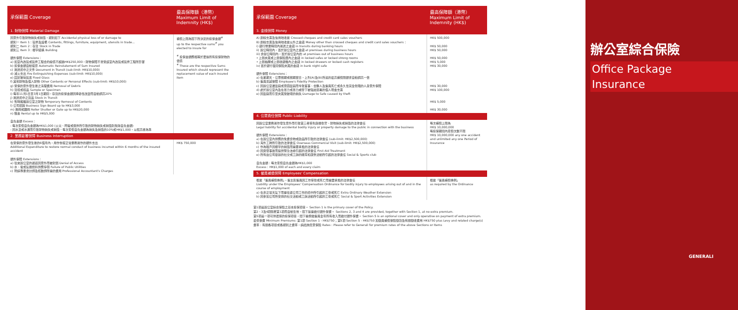| 承保範圍 Coverage | 最高保障額（港幣） Maximum Limit of Indemnity (HK$) |
| --- | --- |
| 1. 財物保障 Material Damage | |
| 因意外引致財物損失或損毀，類別如下 Accidental physical loss of or damage to 類別一 Item 1：裝修及設備 Contents, fittings, furniture, equipment, utensils in trade... 類別二 Item 2：存貨 Stock in Trade 類別三 Item 3：樓宇結構 Building 額外保障 Extensions： a) 如室內改裝或裝修工程合約總值不超過HK$250,000，財物保障不會受該室內改裝或裝修工程所影響 b) 投保金額自動復原 Automatic Reinstatement of Sum Insured c) 運送途中之文件 Document in Transit (sub-limit: HK$10,000) d) 滅火支出 Fire Extinguishing Expenses (sub-limit: HK$10,000) e) 固定玻璃裝置 Fixed Glass f) 其他財物及個人財物 Other Contents or Personal Effects (sub-limit: HK$10,000) g) 受保的意外發生後之清理費用 Removal of Debris h) 貨樣或樣品 Sample or Specimen i) 每年11月1日至3月1日期間，存貨的投保金額因季節性改變而自動調高20% j) 運送途中之貨品 Stock in Transit k) 暫時搬離辦公室之財物 Temporary Removal of Contents l) 公司招牌 Business Sign Board up to HK$3,000 m) 捲閘或鐵閘 Roller Shutter or Gate up to HK$20,000 n) 租金 Rental up to HK$5,000 自負金額 Excess： - 每次索償自負金額為HK$1,000 (火災、閃電或爆炸所引致的財物損失或損毀則免除自負金額) - 因水漬或水漏而引致財物損失或損毀，每次索償自負金額為損失及損毀的10%或HK$1,000，以較高者為準 | 補償上限為閣下所決定的投保金額<sup>#</sup> up to the respective sums<sup>#</sup> you elected to insure for <sup>#</sup> 投保金額應相等於更換所有投保財物的價值 <sup>#</sup> These are the respective Sums Insured which should represent the replacement value of each insured item |
| 2. 業務影響保障 Business Interruption | |
| 在受保的意外發生後的6個月內，用作恢復正常業務運作的額外支出 Additional Expenditure to restore normal conduct of business incurred within 6 months of the insured accident 額外保障 Extensions： a) 往來辦公室的通道因意外而被封鎖 Denial of Access b) 水、電或氣體燃料供應停頓 Failure of Public Utilities c) 聘請專業會計師及核數師所需的費用 Professional Accountant's Charges | HK$ 750,000 |
| 承保範圍 Coverage | 最高保障額（港幣） Maximum Limit of Indemnity (HK$) |
| --- | --- |
| 3. 金錢保障 Money | |
| A) 劃線支票及信用咭收據 Crossed cheques and credit card sales vouchers B) 劃線支票及信用咭收據以外之金錢 Money other than crossed cheques and credit card sales vouchers： i) 銀行營業時間內運送之金錢 in transits during banking hours ii) 辦公時間內，置於辦公室內之金錢 at premises during business hours iii) 非辦公時間內，置於辦公室內的 at premises out of business hours • 上鎖夾萬或上鎖保險庫內之金錢 in locked safes or locked strong rooms • 上鎖抽屜或上鎖收銀機內之金錢 in locked drawers or locked cash registers iv) 置於銀行夜間保險夾萬的金錢 in bank night safe 額外保障 Extensions： a) 在星期天、公眾假期或假期翌日，上列(A)及(B)所述的最高補償限額會自動調高一倍 b) 僱員忠誠保障 Employee's Fidelity Protection c) 因辦公室遭盜竊或意圖盜竊而令致董事、合夥人及僱員死亡或永久性完全傷殘的人身意外保障 d) 處於辦公室內及在暴力或暴力威脅下被強迫簽署的個人現金支票 e) 因盜竊而引至夾萬受破壞的損失 Damage to Safe caused by theft | HK$ 500,000 HK$ 50,000 HK$ 50,000 HK$ 50,000 HK$ 5,000 HK$ 30,000 HK$ 30,000 HK$ 100,000 HK$ 5,000 HK$ 30,000 |
| 4. 公眾責任保障 Public Liability | |
| 因辦公室業務運作發生意外而引致第三者受到身體傷害、財物損失或損毀的法律責任 Legal liability for accidental bodily injury or property damage to the public in connection with the business 額外保障 Extensions： a) 在辦公室內供應的免費食物或飲品所引致的法律責任 (sub-limit: HK$2,500,000) b) 海外工幹所引致的法律責任 Overseas Commercial Visit (sub-limit: HK$2,500,000) c) 作為租戶因樓宇的損毀而需要承擔的法律責任 d) 因突發事故而提供緊急治療引起的法律責任 First Aid Treatment e) 所有由公司舉辦的社交或工餘的體育和康樂活動所引起的法律責任 Social & Sports club 自負金額：每次索償自負金額為HK$1,000 Excess：HK$1,000 of each and every claim | 每次補償上限為 HK$ 10,000,000 每投保期間內索償次數不限 HK$ 10,000,000 any one accident and unlimited any one Period of Insurance |
| 5. 僱員補償保障 Employees' Compensation | |
| 根據「僱員補償條例」，僱主對僱員因工作受傷或死亡而需要承擔的法律責任 Liability under the Employees' Compensation Ordinance for bodily injury to employees arising out of and in the course of employment a) 在非正常天氣下而需往返公司工作的途中所引起的工傷或死亡 Extra Ordinary Weather Extension b) 因參加公司所安排的社交活動或工餘活動所引起的工傷或死亡 Social & Sport Activities Extension | 根據「僱員補償條例」 as required by the Ordinance |
第1項是辦公室綜合保險之基本投保項目。 Section 1 is the primary cover of the Policy.
第2、3及4項隨著第1項而自動生效，閣下無需繳付額外保費。 Sections 2, 3 and 4 are provided, together with Section 1, at no extra premium.
第5項是一項可供選擇的投保項目，閣下需按繳僱員全年所有收入而繳付額外保費。 Section 5 is an optional cover and only operative on payment of extra premium.
最低保費 Minimum Premiums: 第1項 Section 1 - HK$750；第5項 Section 5 - HK$750 加徵員補償保險徵款及有關徵收費用 HK$750 plus Levy and related charge(s)
費率：有關各項目或各類別之費率，請諮詢忠意保險 Rates : Please refer to Generali for premium rates of the above Sections or Items
辦公室綜合保險
Office Package
Insurance
GENERALI